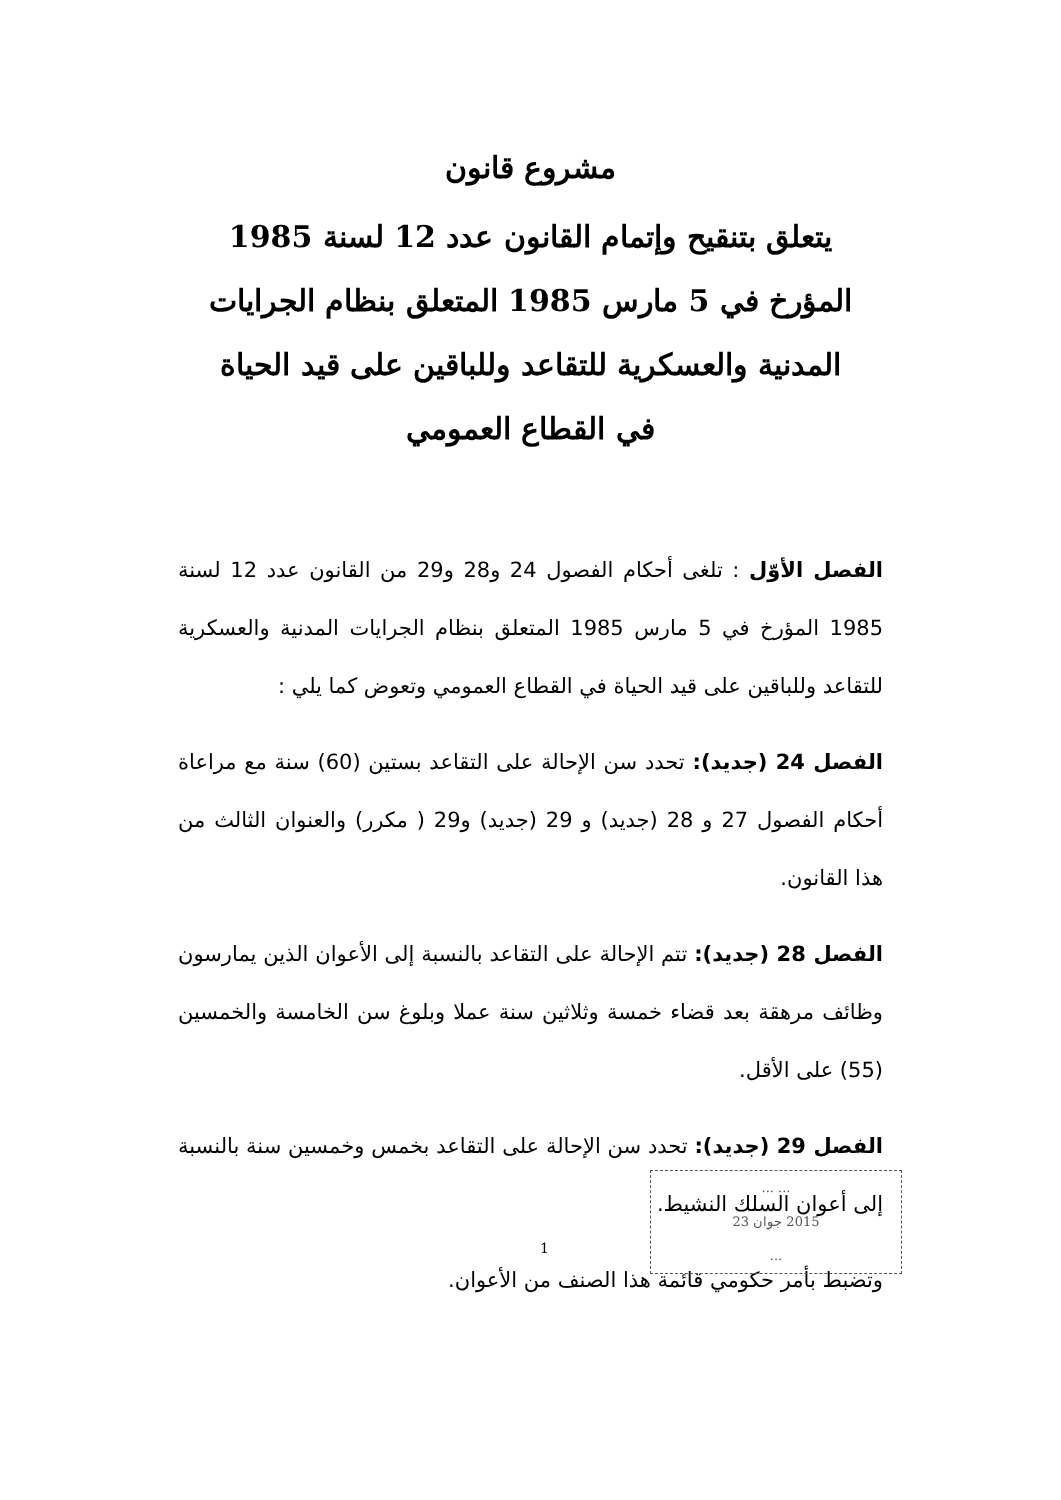مشروع قانون
يتعلق بتنقيح وإتمام القانون عدد 12 لسنة 1985 المؤرخ في 5 مارس 1985 المتعلق بنظام الجرايات المدنية والعسكرية للتقاعد وللباقين على قيد الحياة في القطاع العمومي
الفصل الأوّل : تلغى أحكام الفصول 24 و28 و29 من القانون عدد 12 لسنة 1985 المؤرخ في 5 مارس 1985 المتعلق بنظام الجرايات المدنية والعسكرية للتقاعد وللباقين على قيد الحياة في القطاع العمومي وتعوض كما يلي :
الفصل 24 (جديد): تحدد سن الإحالة على التقاعد بستين (60) سنة مع مراعاة أحكام الفصول 27 و 28 (جديد) و 29 (جديد) و29 ( مكرر) والعنوان الثالث من هذا القانون.
الفصل 28 (جديد): تتم الإحالة على التقاعد بالنسبة إلى الأعوان الذين يمارسون وظائف مرهقة بعد قضاء خمسة وثلاثين سنة عملا وبلوغ سن الخامسة والخمسين (55) على الأقل.
الفصل 29 (جديد): تحدد سن الإحالة على التقاعد بخمس وخمسين سنة بالنسبة إلى أعوان السلك النشيط.
وتضبط بأمر حكومي قائمة هذا الصنف من الأعوان.
... ...
2015 جوان 23
...
1